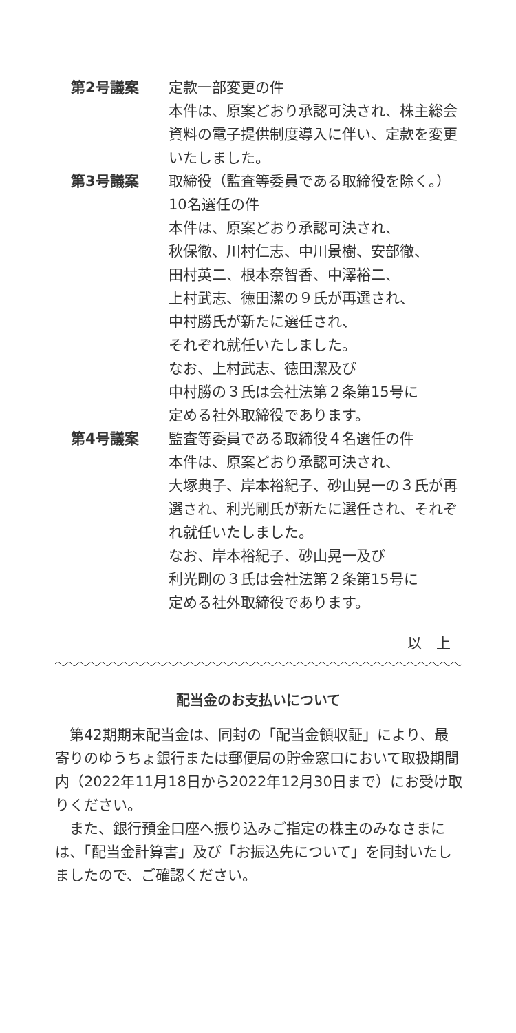第2号議案 定款一部変更の件
本件は、原案どおり承認可決され、株主総会資料の電子提供制度導入に伴い、定款を変更いたしました。
第3号議案 取締役（監査等委員である取締役を除く。）10名選任の件
本件は、原案どおり承認可決され、
秋保徹、川村仁志、中川景樹、安部徹、
田村英二、根本奈智香、中澤裕二、
上村武志、徳田潔の９氏が再選され、
中村勝氏が新たに選任され、
それぞれ就任いたしました。
なお、上村武志、徳田潔及び
中村勝の３氏は会社法第２条第15号に
定める社外取締役であります。
第4号議案 監査等委員である取締役４名選任の件
本件は、原案どおり承認可決され、
大塚典子、岸本裕紀子、砂山晃一の３氏が再選され、利光剛氏が新たに選任され、それぞれ就任いたしました。
なお、岸本裕紀子、砂山晃一及び
利光剛の３氏は会社法第２条第15号に
定める社外取締役であります。
以　上
配当金のお支払いについて
第42期期末配当金は、同封の「配当金領収証」により、最寄りのゆうちょ銀行または郵便局の貯金窓口において取扱期間内（2022年11月18日から2022年12月30日まで）にお受け取りください。
また、銀行預金口座へ振り込みご指定の株主のみなさまには、「配当金計算書」及び「お振込先について」を同封いたしましたので、ご確認ください。